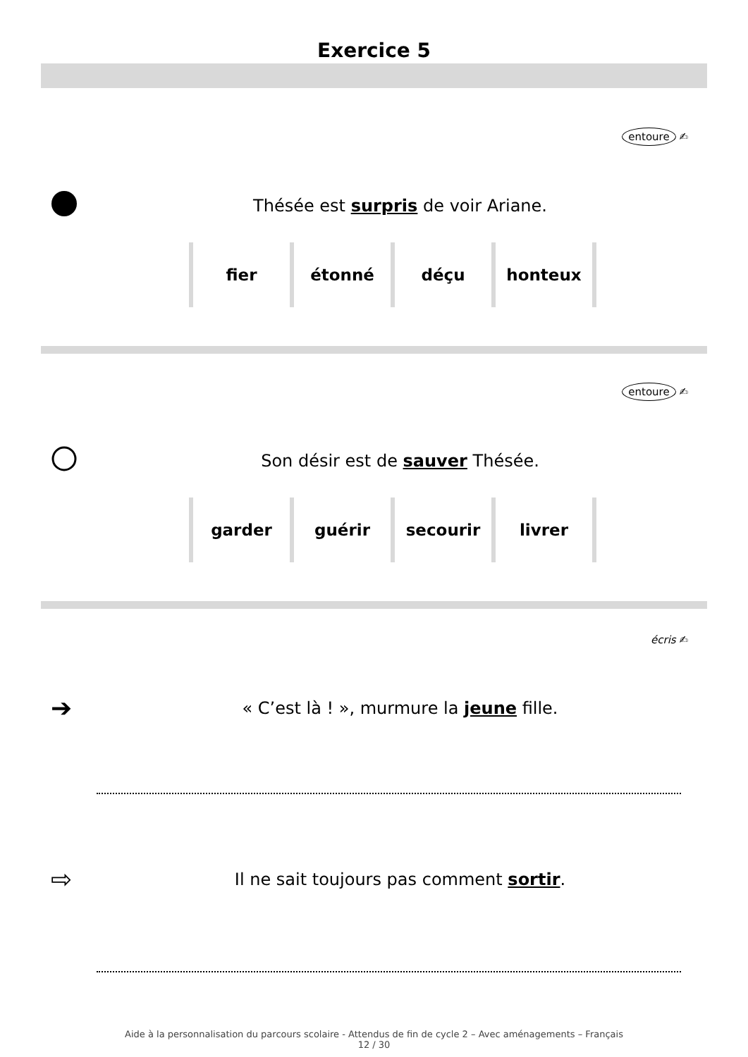Exercice 5
entoure ✍
Thésée est surpris de voir Ariane.
| fier | étonné | déçu | honteux |
entoure ✍
Son désir est de sauver Thésée.
| garder | guérir | secourir | livrer |
écris ✍
➔
« C’est là ! », murmure la jeune fille.
⇨
Il ne sait toujours pas comment sortir.
Aide à la personnalisation du parcours scolaire - Attendus de fin de cycle 2 – Avec aménagements – Français
12 / 30